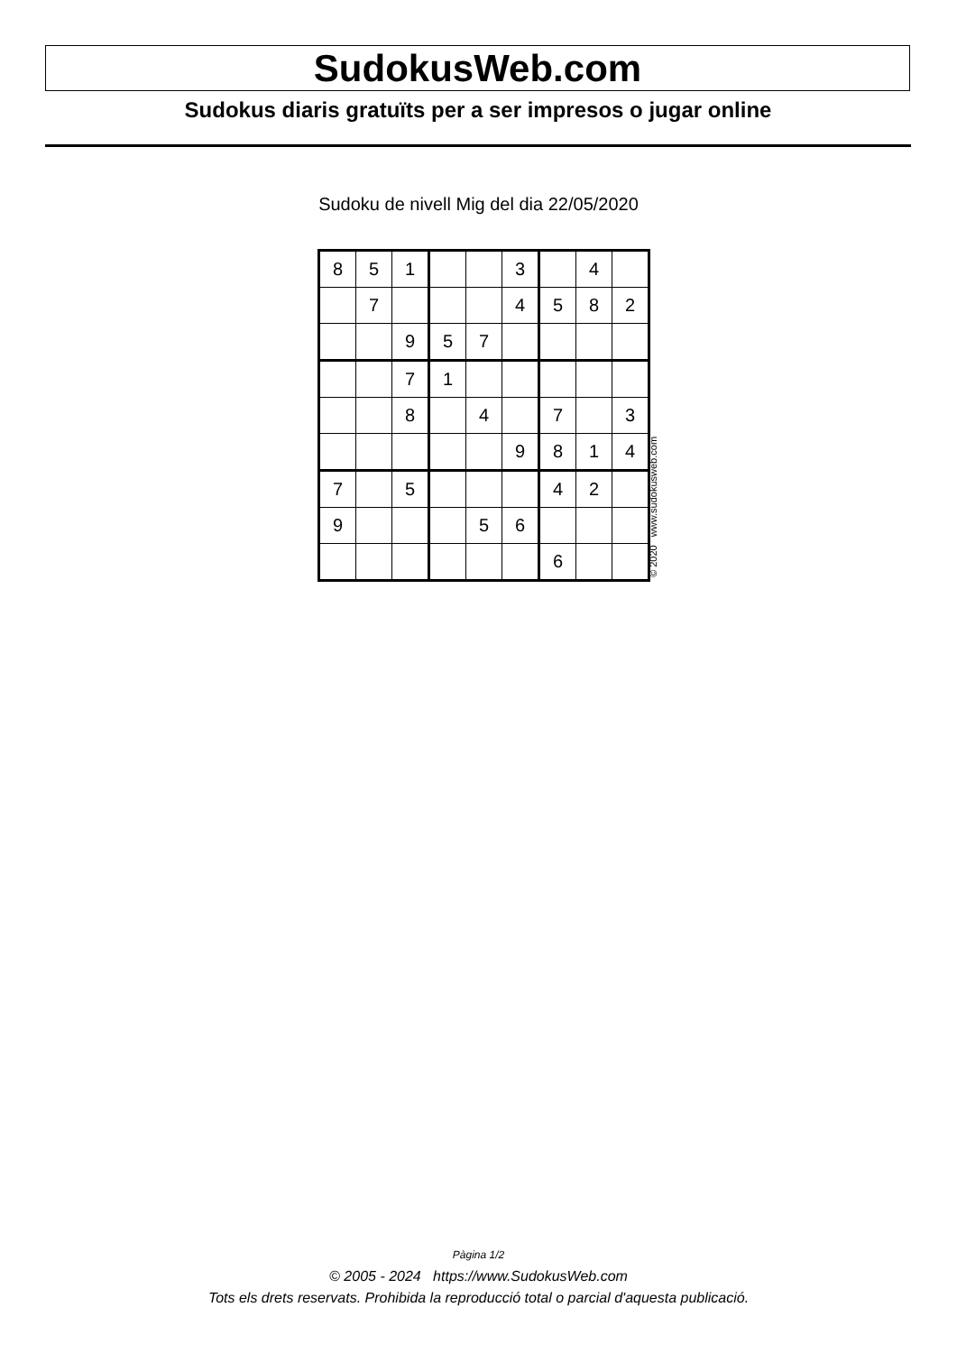SudokusWeb.com
Sudokus diaris gratuïts per a ser impresos o jugar online
Sudoku de nivell Mig del dia 22/05/2020
| 8 | 5 | 1 | | | 3 | | 4 | |
| | 7 | | | | 4 | 5 | 8 | 2 |
| | | 9 | 5 | 7 | | | | |
| | | 7 | 1 | | | | | |
| | | 8 | | 4 | | 7 | | 3 |
| | | | | | 9 | 8 | 1 | 4 |
| 7 | | 5 | | | | 4 | 2 | |
| 9 | | | | 5 | 6 | | | |
| | | | | | | 6 | | |
© 2020 www.sudokusweb.com
Pàgina 1/2
© 2005 - 2024 https://www.SudokusWeb.com
Tots els drets reservats. Prohibida la reproducció total o parcial d'aquesta publicació.